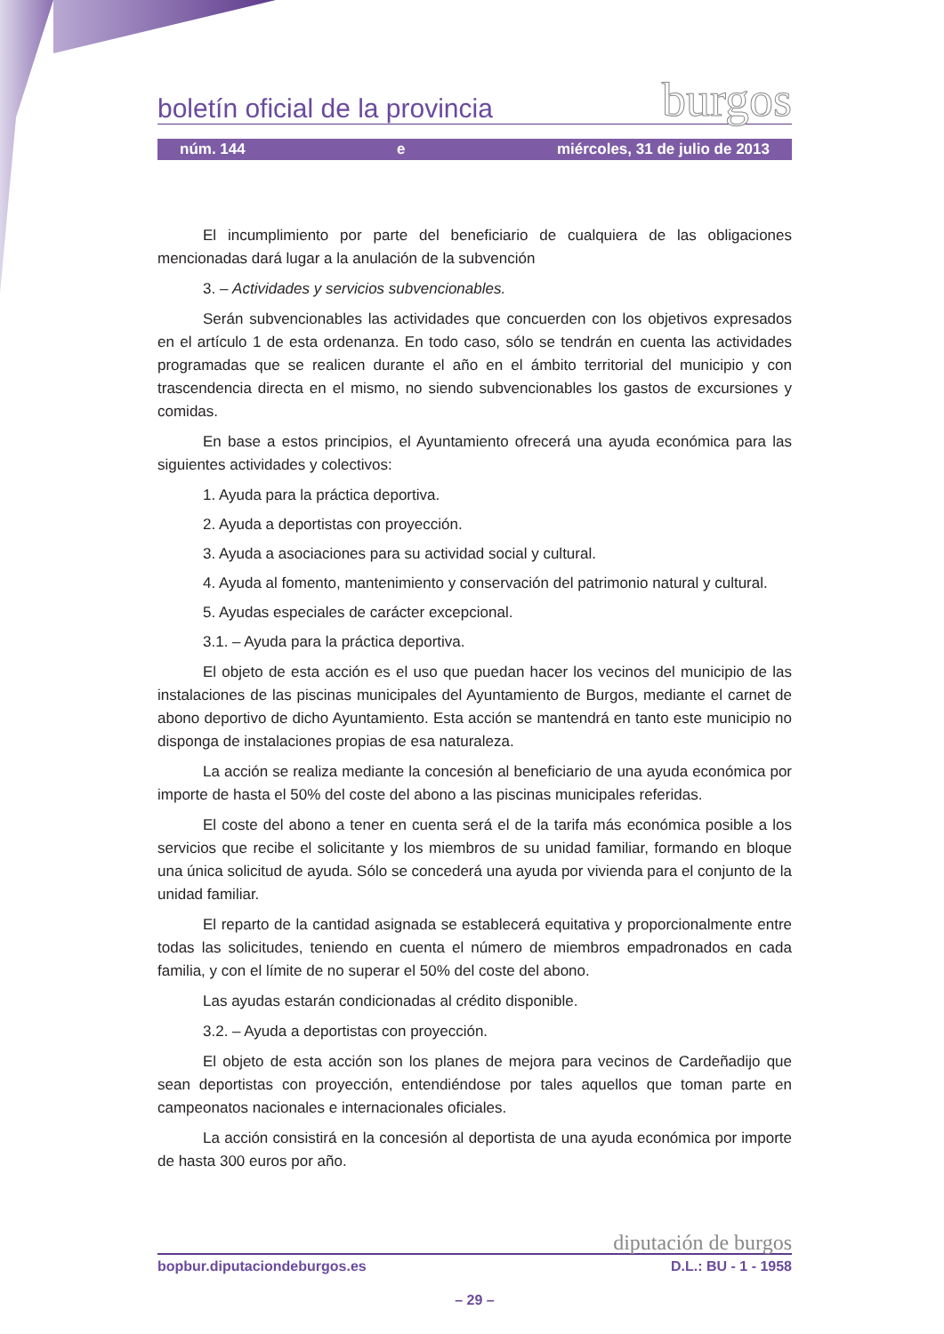boletín oficial de la provincia burgos
núm. 144 e miércoles, 31 de julio de 2013
El incumplimiento por parte del beneficiario de cualquiera de las obligaciones mencionadas dará lugar a la anulación de la subvención
3. – Actividades y servicios subvencionables.
Serán subvencionables las actividades que concuerden con los objetivos expresados en el artículo 1 de esta ordenanza. En todo caso, sólo se tendrán en cuenta las actividades programadas que se realicen durante el año en el ámbito territorial del municipio y con trascendencia directa en el mismo, no siendo subvencionables los gastos de excursiones y comidas.
En base a estos principios, el Ayuntamiento ofrecerá una ayuda económica para las siguientes actividades y colectivos:
1. Ayuda para la práctica deportiva.
2. Ayuda a deportistas con proyección.
3. Ayuda a asociaciones para su actividad social y cultural.
4. Ayuda al fomento, mantenimiento y conservación del patrimonio natural y cultural.
5. Ayudas especiales de carácter excepcional.
3.1. – Ayuda para la práctica deportiva.
El objeto de esta acción es el uso que puedan hacer los vecinos del municipio de las instalaciones de las piscinas municipales del Ayuntamiento de Burgos, mediante el carnet de abono deportivo de dicho Ayuntamiento. Esta acción se mantendrá en tanto este municipio no disponga de instalaciones propias de esa naturaleza.
La acción se realiza mediante la concesión al beneficiario de una ayuda económica por importe de hasta el 50% del coste del abono a las piscinas municipales referidas.
El coste del abono a tener en cuenta será el de la tarifa más económica posible a los servicios que recibe el solicitante y los miembros de su unidad familiar, formando en bloque una única solicitud de ayuda. Sólo se concederá una ayuda por vivienda para el conjunto de la unidad familiar.
El reparto de la cantidad asignada se establecerá equitativa y proporcionalmente entre todas las solicitudes, teniendo en cuenta el número de miembros empadronados en cada familia, y con el límite de no superar el 50% del coste del abono.
Las ayudas estarán condicionadas al crédito disponible.
3.2. – Ayuda a deportistas con proyección.
El objeto de esta acción son los planes de mejora para vecinos de Cardeñadijo que sean deportistas con proyección, entendiéndose por tales aquellos que toman parte en campeonatos nacionales e internacionales oficiales.
La acción consistirá en la concesión al deportista de una ayuda económica por importe de hasta 300 euros por año.
diputación de burgos
bopbur.diputaciondeburgos.es D.L.: BU - 1 - 1958
– 29 –